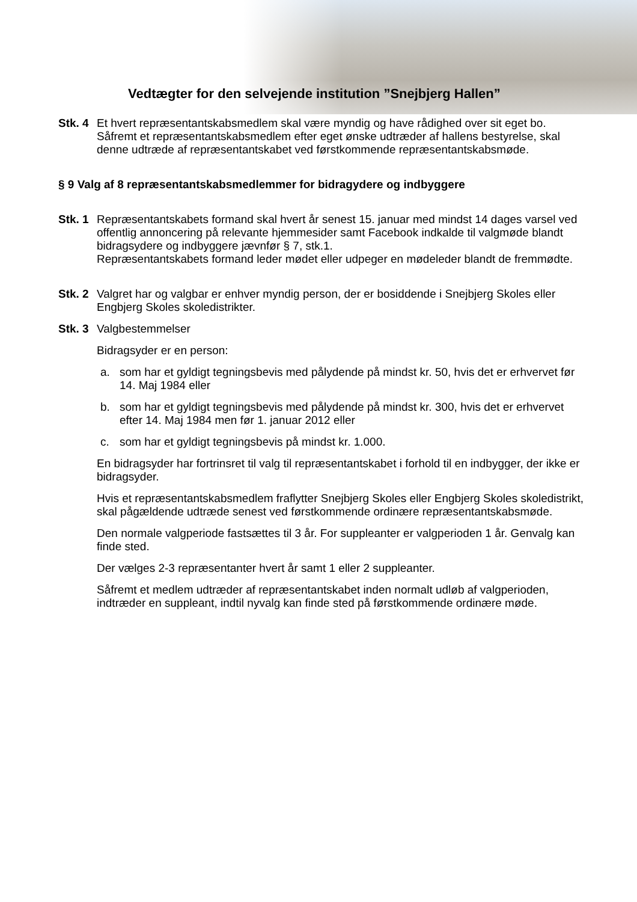Vedtægter for den selvejende institution ”Snejbjerg Hallen”
Stk. 4
Et hvert repræsentantskabsmedlem skal være myndig og have rådighed over sit eget bo. Såfremt et repræsentantskabsmedlem efter eget ønske udtræder af hallens bestyrelse, skal denne udtræde af repræsentantskabet ved førstkommende repræsentantskabsmøde.
§ 9 Valg af 8 repræsentantskabsmedlemmer for bidragydere og indbyggere
Stk. 1
Repræsentantskabets formand skal hvert år senest 15. januar med mindst 14 dages varsel ved offentlig annoncering på relevante hjemmesider samt Facebook indkalde til valgmøde blandt bidragsydere og indbyggere jævnfør § 7, stk.1.
Repræsentantskabets formand leder mødet eller udpeger en mødeleder blandt de fremmødte.
Stk. 2
Valgret har og valgbar er enhver myndig person, der er bosiddende i Snejbjerg Skoles eller Engbjerg Skoles skoledistrikter.
Stk. 3
Valgbestemmelser
Bidragsyder er en person:
a. som har et gyldigt tegningsbevis med pålydende på mindst kr. 50, hvis det er erhvervet før 14. Maj 1984 eller
b. som har et gyldigt tegningsbevis med pålydende på mindst kr. 300, hvis det er erhvervet efter 14. Maj 1984 men før 1. januar 2012 eller
c. som har et gyldigt tegningsbevis på mindst kr. 1.000.
En bidragsyder har fortrinsret til valg til repræsentantskabet i forhold til en indbygger, der ikke er bidragsyder.
Hvis et repræsentantskabsmedlem fraflytter Snejbjerg Skoles eller Engbjerg Skoles skoledistrikt, skal pågældende udtræde senest ved førstkommende ordinære repræsentantskabsmøde.
Den normale valgperiode fastsættes til 3 år. For suppleanter er valgperioden 1 år. Genvalg kan finde sted.
Der vælges 2-3 repræsentanter hvert år samt 1 eller 2 suppleanter.
Såfremt et medlem udtræder af repræsentantskabet inden normalt udløb af valgperioden, indtræder en suppleant, indtil nyvalg kan finde sted på førstkommende ordinære møde.